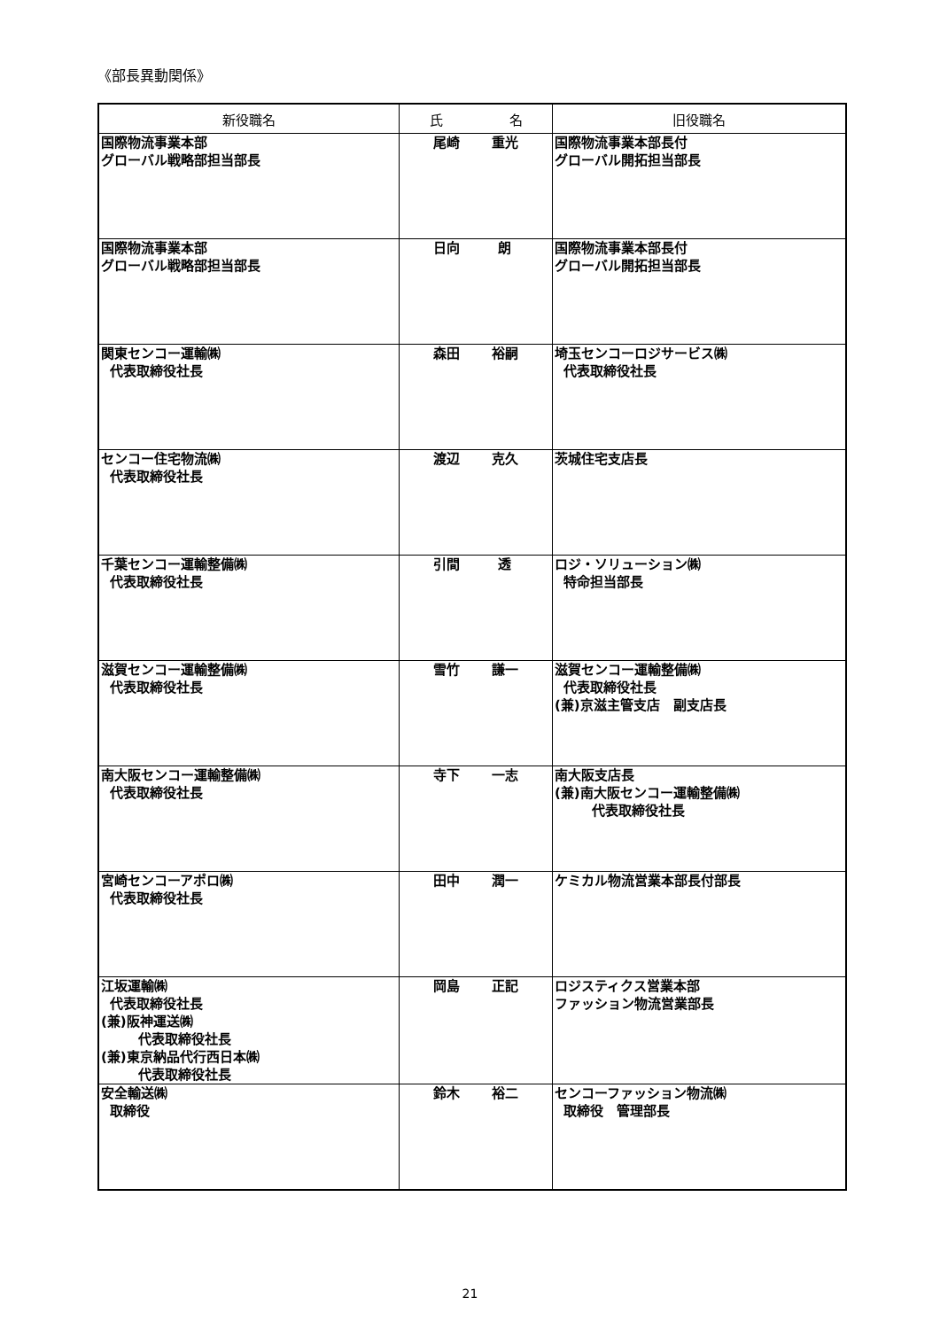《部長異動関係》
| 新役職名 | 氏 名 | 旧役職名 |
| --- | --- | --- |
| 国際物流事業本部 グローバル戦略部担当部長 | 尾崎 重光 | 国際物流事業本部長付 グローバル開拓担当部長 |
| 国際物流事業本部 グローバル戦略部担当部長 | 日向 朗 | 国際物流事業本部長付 グローバル開拓担当部長 |
| 関東センコー運輸㈱ 代表取締役社長 | 森田 裕嗣 | 埼玉センコーロジサービス㈱ 代表取締役社長 |
| センコー住宅物流㈱ 代表取締役社長 | 渡辺 克久 | 茨城住宅支店長 |
| 千葉センコー運輸整備㈱ 代表取締役社長 | 引間 透 | ロジ・ソリューション㈱ 特命担当部長 |
| 滋賀センコー運輸整備㈱ 代表取締役社長 | 雪竹 謙一 | 滋賀センコー運輸整備㈱ 代表取締役社長 (兼)京滋主管支店 副支店長 |
| 南大阪センコー運輸整備㈱ 代表取締役社長 | 寺下 一志 | 南大阪支店長 (兼)南大阪センコー運輸整備㈱ 代表取締役社長 |
| 宮崎センコーアポロ㈱ 代表取締役社長 | 田中 潤一 | ケミカル物流営業本部長付部長 |
| 江坂運輸㈱ 代表取締役社長 (兼)阪神運送㈱ 代表取締役社長 (兼)東京納品代行西日本㈱ 代表取締役社長 | 岡島 正記 | ロジスティクス営業本部 ファッション物流営業部長 |
| 安全輸送㈱ 取締役 | 鈴木 裕二 | センコーファッション物流㈱ 取締役 管理部長 |
21